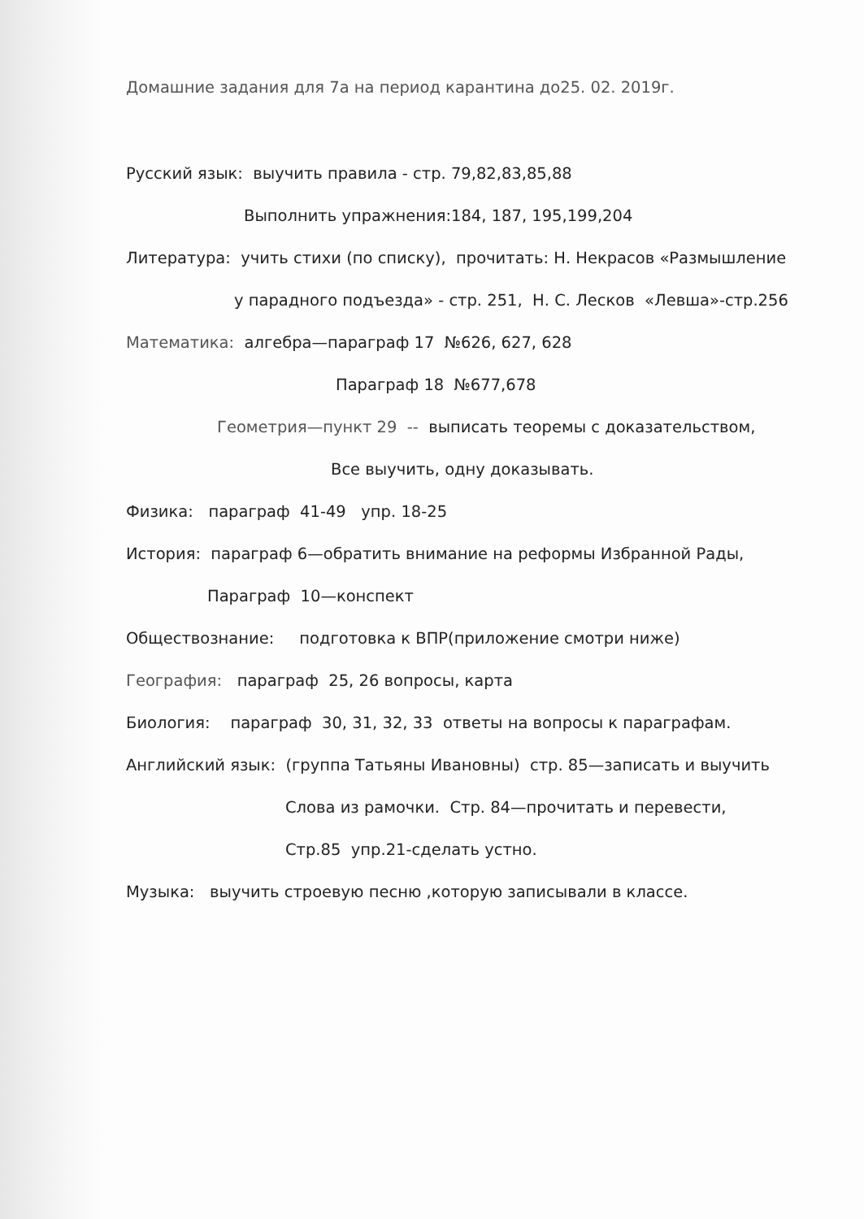Домашние задания для 7а на период карантина до25. 02. 2019г.
Русский язык: выучить правила - стр. 79,82,83,85,88
Выполнить упражнения:184, 187, 195,199,204
Литература: учить стихи (по списку), прочитать: Н. Некрасов «Размышление
у парадного подъезда» - стр. 251, Н. С. Лесков «Левша»-стр.256
Математика: алгебра—параграф 17 №626, 627, 628
Параграф 18 №677,678
Геометрия—пункт 29 -- выписать теоремы с доказательством,
Все выучить, одну доказывать.
Физика: параграф 41-49 упр. 18-25
История: параграф 6—обратить внимание на реформы Избранной Рады,
Параграф 10—конспект
Обществознание: подготовка к ВПР(приложение смотри ниже)
География: параграф 25, 26 вопросы, карта
Биология: параграф 30, 31, 32, 33 ответы на вопросы к параграфам.
Английский язык: (группа Татьяны Ивановны) стр. 85—записать и выучить
Слова из рамочки. Стр. 84—прочитать и перевести,
Стр.85 упр.21-сделать устно.
Музыка: выучить строевую песню ,которую записывали в классе.